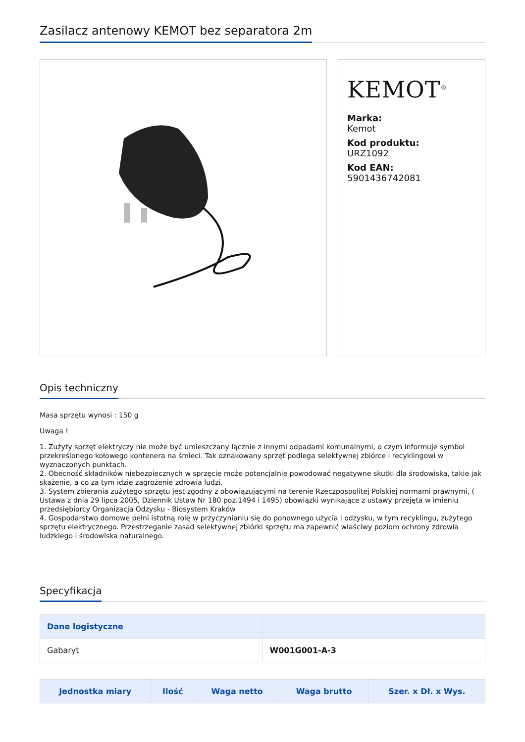Zasilacz antenowy KEMOT bez separatora 2m
KEMOT<sup>®</sup>
Marka:
Kemot
Kod produktu:
URZ1092
Kod EAN:
5901436742081
Opis techniczny
Masa sprzętu wynosi : 150 g
Uwaga !
1. Zużyty sprzęt elektryczy nie może być umieszczany łącznie z innymi odpadami komunalnymi, o czym informuje symbol przekreślonego kołowego kontenera na śmieci. Tak oznakowany sprzęt podlega selektywnej zbiórce i recyklingowi w wyznaczonych punktach.
2. Obecność składników niebezpiecznych w sprzęcie może potencjalnie powodować negatywne skutki dla środowiska, takie jak skażenie, a co za tym idzie zagrożenie zdrowia ludzi.
3. System zbierania zużytego sprzętu jest zgodny z obowiązującymi na terenie Rzeczpospolitej Polskiej normami prawnymi, ( Ustawa z dnia 29 lipca 2005, Dziennik Ustaw Nr 180 poz.1494 i 1495) obowiązki wynikające z ustawy przejęta w imieniu przedsiębiorcy Organizacja Odzysku - Biosystem Kraków
4. Gospodarstwo domowe pełni istotną rolę w przyczynianiu się do ponownego użycia i odzysku, w tym recyklingu, zużytego sprzętu elektrycznego. Przestrzeganie zasad selektywnej zbiórki sprzętu ma zapewnić właściwy poziom ochrony zdrowia ludzkiego i środowiska naturalnego.
Specyfikacja
| Dane logistyczne | |
| --- | --- |
| Gabaryt | W001G001-A-3 |
| Jednostka miary | Ilość | Waga netto | Waga brutto | Szer. x Dł. x Wys. |
| --- | --- | --- | --- | --- |